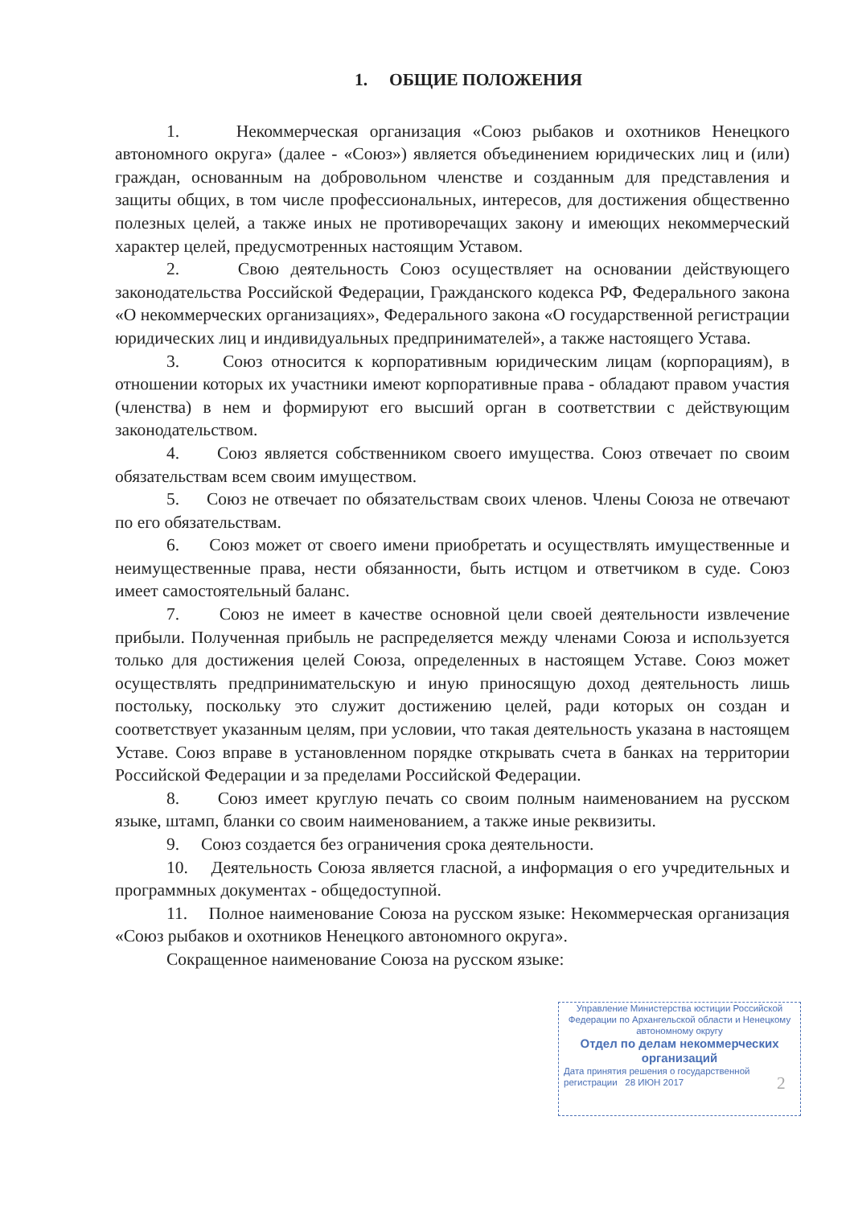1. ОБЩИЕ ПОЛОЖЕНИЯ
1. Некоммерческая организация «Союз рыбаков и охотников Ненецкого автономного округа» (далее - «Союз») является объединением юридических лиц и (или) граждан, основанным на добровольном членстве и созданным для представления и защиты общих, в том числе профессиональных, интересов, для достижения общественно полезных целей, а также иных не противоречащих закону и имеющих некоммерческий характер целей, предусмотренных настоящим Уставом.
2. Свою деятельность Союз осуществляет на основании действующего законодательства Российской Федерации, Гражданского кодекса РФ, Федерального закона «О некоммерческих организациях», Федерального закона «О государственной регистрации юридических лиц и индивидуальных предпринимателей», а также настоящего Устава.
3. Союз относится к корпоративным юридическим лицам (корпорациям), в отношении которых их участники имеют корпоративные права - обладают правом участия (членства) в нем и формируют его высший орган в соответствии с действующим законодательством.
4. Союз является собственником своего имущества. Союз отвечает по своим обязательствам всем своим имуществом.
5. Союз не отвечает по обязательствам своих членов. Члены Союза не отвечают по его обязательствам.
6. Союз может от своего имени приобретать и осуществлять имущественные и неимущественные права, нести обязанности, быть истцом и ответчиком в суде. Союз имеет самостоятельный баланс.
7. Союз не имеет в качестве основной цели своей деятельности извлечение прибыли. Полученная прибыль не распределяется между членами Союза и используется только для достижения целей Союза, определенных в настоящем Уставе. Союз может осуществлять предпринимательскую и иную приносящую доход деятельность лишь постольку, поскольку это служит достижению целей, ради которых он создан и соответствует указанным целям, при условии, что такая деятельность указана в настоящем Уставе. Союз вправе в установленном порядке открывать счета в банках на территории Российской Федерации и за пределами Российской Федерации.
8. Союз имеет круглую печать со своим полным наименованием на русском языке, штамп, бланки со своим наименованием, а также иные реквизиты.
9. Союз создается без ограничения срока деятельности.
10. Деятельность Союза является гласной, а информация о его учредительных и программных документах - общедоступной.
11. Полное наименование Союза на русском языке: Некоммерческая организация «Союз рыбаков и охотников Ненецкого автономного округа».
Сокращенное наименование Союза на русском языке:
2
Управление Министерства юстиции Российской Федерации по Архангельской области и Ненецкому автономному округу
Отдел по делам некоммерческих организаций
Дата принятия решения о государственной регистрации 28 ИЮН 2017